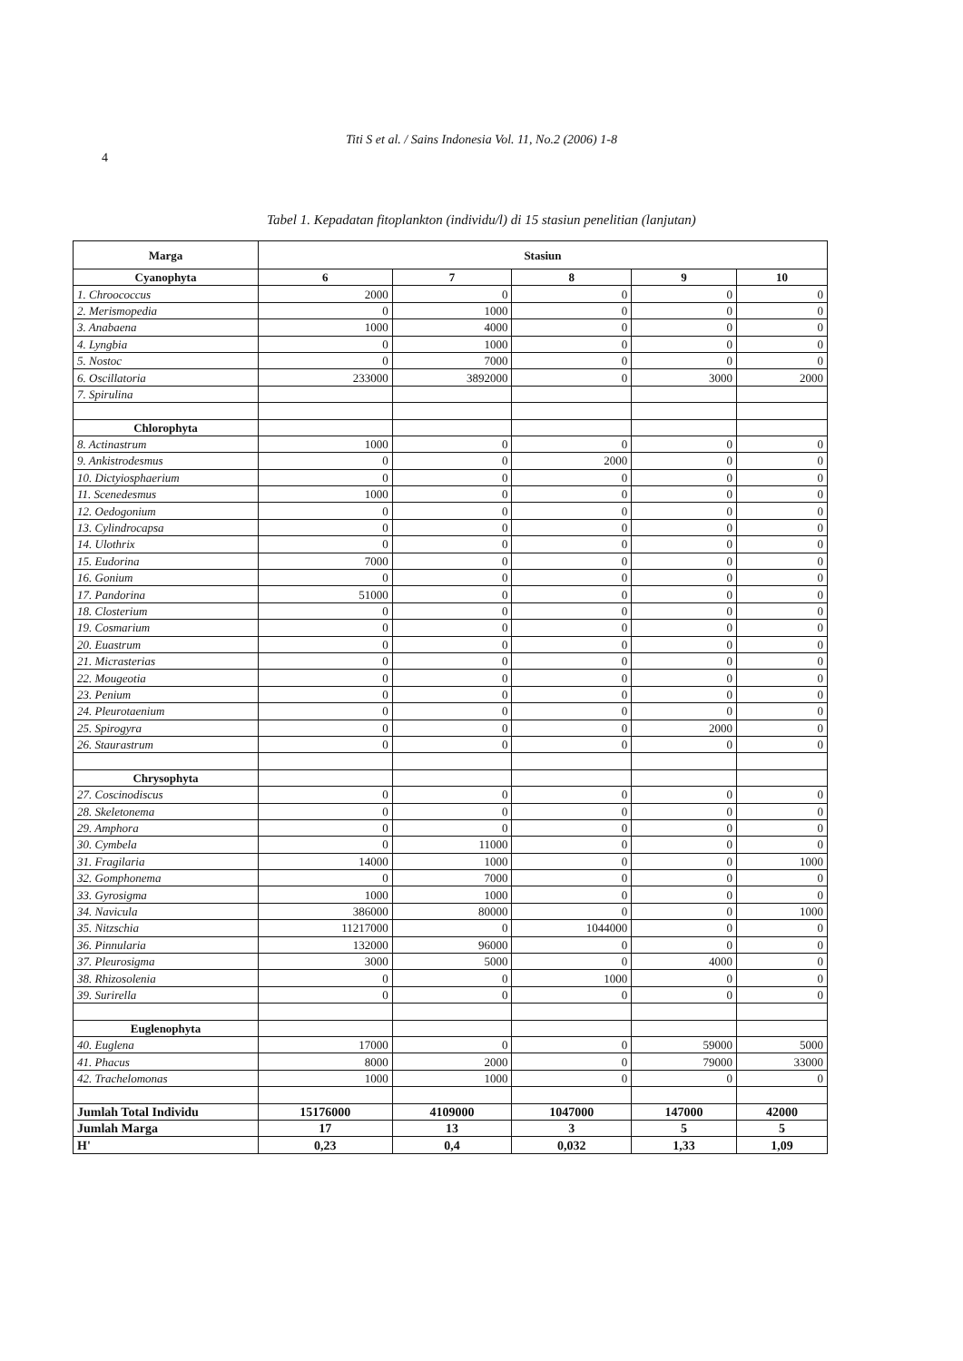Titi S et al. / Sains Indonesia Vol. 11, No.2 (2006) 1-8
4
Tabel 1. Kepadatan fitoplankton (individu/l) di 15 stasiun penelitian (lanjutan)
| Marga | Stasiun | | | | |
| --- | --- | --- | --- | --- | --- |
| Cyanophyta | 6 | 7 | 8 | 9 | 10 |
| 1. Chroococcus | 2000 | 0 | 0 | 0 | 0 |
| 2. Merismopedia | 0 | 1000 | 0 | 0 | 0 |
| 3. Anabaena | 1000 | 4000 | 0 | 0 | 0 |
| 4. Lyngbia | 0 | 1000 | 0 | 0 | 0 |
| 5. Nostoc | 0 | 7000 | 0 | 0 | 0 |
| 6. Oscillatoria | 233000 | 3892000 | 0 | 3000 | 2000 |
| 7. Spirulina | | | | | |
| Chlorophyta | | | | | |
| 8. Actinastrum | 1000 | 0 | 0 | 0 | 0 |
| 9. Ankistrodesmus | 0 | 0 | 2000 | 0 | 0 |
| 10. Dictyiosphaerium | 0 | 0 | 0 | 0 | 0 |
| 11. Scenedesmus | 1000 | 0 | 0 | 0 | 0 |
| 12. Oedogonium | 0 | 0 | 0 | 0 | 0 |
| 13. Cylindrocapsa | 0 | 0 | 0 | 0 | 0 |
| 14. Ulothrix | 0 | 0 | 0 | 0 | 0 |
| 15. Eudorina | 7000 | 0 | 0 | 0 | 0 |
| 16. Gonium | 0 | 0 | 0 | 0 | 0 |
| 17. Pandorina | 51000 | 0 | 0 | 0 | 0 |
| 18. Closterium | 0 | 0 | 0 | 0 | 0 |
| 19. Cosmarium | 0 | 0 | 0 | 0 | 0 |
| 20. Euastrum | 0 | 0 | 0 | 0 | 0 |
| 21. Micrasterias | 0 | 0 | 0 | 0 | 0 |
| 22. Mougeotia | 0 | 0 | 0 | 0 | 0 |
| 23. Penium | 0 | 0 | 0 | 0 | 0 |
| 24. Pleurotaenium | 0 | 0 | 0 | 0 | 0 |
| 25. Spirogyra | 0 | 0 | 0 | 2000 | 0 |
| 26. Staurastrum | 0 | 0 | 0 | 0 | 0 |
| Chrysophyta | | | | | |
| 27. Coscinodiscus | 0 | 0 | 0 | 0 | 0 |
| 28. Skeletonema | 0 | 0 | 0 | 0 | 0 |
| 29. Amphora | 0 | 0 | 0 | 0 | 0 |
| 30. Cymbela | 0 | 11000 | 0 | 0 | 0 |
| 31. Fragilaria | 14000 | 1000 | 0 | 0 | 1000 |
| 32. Gomphonema | 0 | 7000 | 0 | 0 | 0 |
| 33. Gyrosigma | 1000 | 1000 | 0 | 0 | 0 |
| 34. Navicula | 386000 | 80000 | 0 | 0 | 1000 |
| 35. Nitzschia | 11217000 | 0 | 1044000 | 0 | 0 |
| 36. Pinnularia | 132000 | 96000 | 0 | 0 | 0 |
| 37. Pleurosigma | 3000 | 5000 | 0 | 4000 | 0 |
| 38. Rhizosolenia | 0 | 0 | 1000 | 0 | 0 |
| 39. Surirella | 0 | 0 | 0 | 0 | 0 |
| Euglenophyta | | | | | |
| 40. Euglena | 17000 | 0 | 0 | 59000 | 5000 |
| 41. Phacus | 8000 | 2000 | 0 | 79000 | 33000 |
| 42. Trachelomonas | 1000 | 1000 | 0 | 0 | 0 |
| Jumlah Total Individu | 15176000 | 4109000 | 1047000 | 147000 | 42000 |
| Jumlah Marga | 17 | 13 | 3 | 5 | 5 |
| H' | 0,23 | 0,4 | 0,032 | 1,33 | 1,09 |